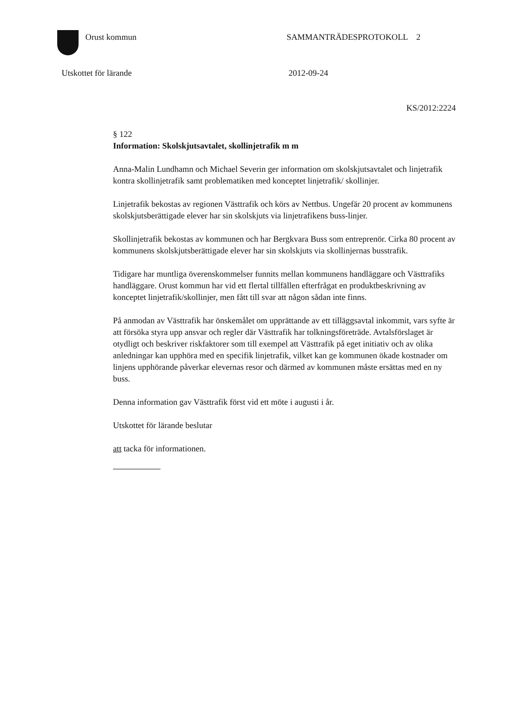Orust kommun SAMMANTRÄDESPROTOKOLL 2
Utskottet för lärande 2012-09-24
KS/2012:2224
§ 122
Information: Skolskjutsavtalet, skollinjetrafik m m
Anna-Malin Lundhamn och Michael Severin ger information om skolskjutsavtalet och linjetrafik kontra skollinjetrafik samt problematiken med konceptet linjetrafik/ skollinjer.
Linjetrafik bekostas av regionen Västtrafik och körs av Nettbus. Ungefär 20 procent av kommunens skolskjutsberättigade elever har sin skolskjuts via linjetrafikens buss-linjer.
Skollinjetrafik bekostas av kommunen och har Bergkvara Buss som entreprenör. Cirka 80 procent av kommunens skolskjutsberättigade elever har sin skolskjuts via skollinjernas busstrafik.
Tidigare har muntliga överenskommelser funnits mellan kommunens handläggare och Västtrafiks handläggare. Orust kommun har vid ett flertal tillfällen efterfrågat en produktbeskrivning av konceptet linjetrafik/skollinjer, men fått till svar att någon sådan inte finns.
På anmodan av Västtrafik har önskemålet om upprättande av ett tilläggsavtal inkommit, vars syfte är att försöka styra upp ansvar och regler där Västtrafik har tolkningsföreträde. Avtalsförslaget är otydligt och beskriver riskfaktorer som till exempel att Västtrafik på eget initiativ och av olika anledningar kan upphöra med en specifik linjetrafik, vilket kan ge kommunen ökade kostnader om linjens upphörande påverkar elevernas resor och därmed av kommunen måste ersättas med en ny buss.
Denna information gav Västtrafik först vid ett möte i augusti i år.
Utskottet för lärande beslutar
att tacka för informationen.